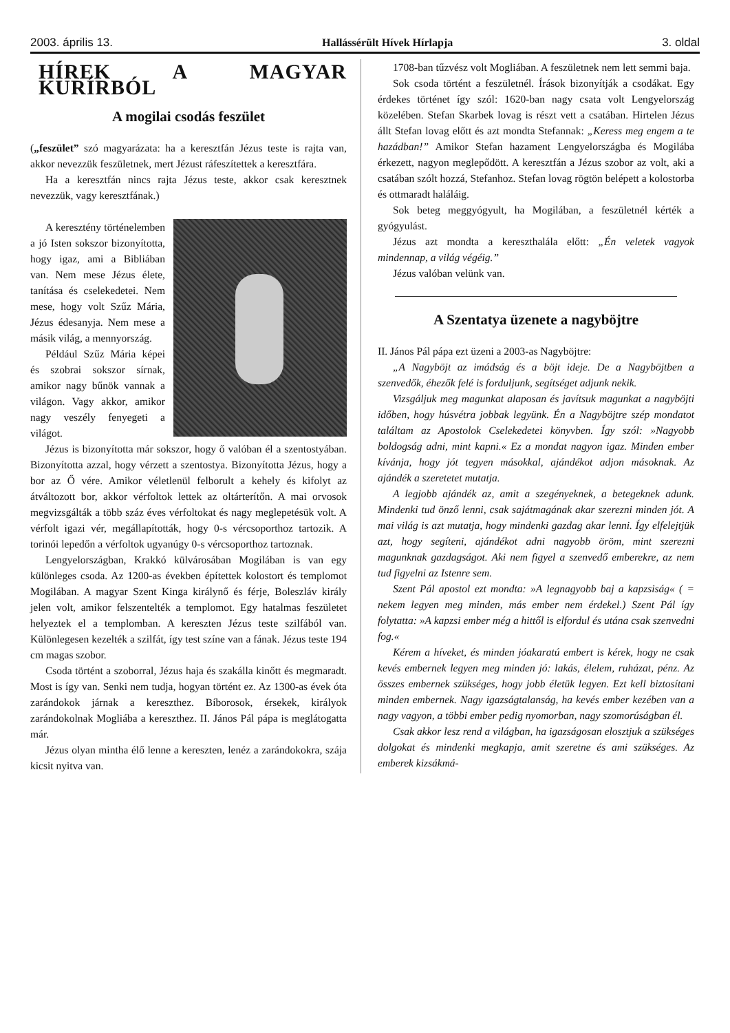2003. április 13. Hallássérült Hívek Hírlapja 3. oldal
HÍREK A MAGYAR KURÍRBÓL
A mogilai csodás feszület
(„feszület” szó magyarázata: ha a keresztfán Jézus teste is rajta van, akkor nevezzük feszületnek, mert Jézust ráfeszítettek a keresztfára.
Ha a keresztfán nincs rajta Jézus teste, akkor csak keresztnek nevezzük, vagy keresztfának.)
A keresztény történelemben a jó Isten sokszor bizonyította, hogy igaz, ami a Bibliában van. Nem mese Jézus élete, tanítása és cselekedetei. Nem mese, hogy volt Szűz Mária, Jézus édesanyja. Nem mese a másik világ, a mennyország.
Például Szűz Mária képei és szobrai sokszor sírnak, amikor nagy bűnök vannak a világon. Vagy akkor, amikor nagy veszély fenyegeti a világot.
Jézus is bizonyította már sokszor, hogy ő valóban él a szentostyában. Bizonyította azzal, hogy vérzett a szentostya. Bizonyította Jézus, hogy a bor az Ő vére. Amikor véletlenül felborult a kehely és kifolyt az átváltozott bor, akkor vérfoltok lettek az oltárterítőn. A mai orvosok megvizsgálták a több száz éves vérfoltokat és nagy meglepetésük volt. A vérfolt igazi vér, megállapították, hogy 0-s vércsoporthoz tartozik. A torinói lepedőn a vérfoltok ugyanúgy 0-s vércsoporthoz tartoznak.
Lengyelországban, Krakkó külvárosában Mogilában is van egy különleges csoda. Az 1200-as években építettek kolostort és templomot Mogilában. A magyar Szent Kinga királynő és férje, Boleszláv király jelen volt, amikor felszentelték a templomot. Egy hatalmas feszületet helyeztek el a templomban. A kereszten Jézus teste szilfából van. Különlegesen kezelték a szilfát, így test színe van a fának. Jézus teste 194 cm magas szobor.
Csoda történt a szoborral, Jézus haja és szakálla kinőtt és megmaradt. Most is így van. Senki nem tudja, hogyan történt ez. Az 1300-as évek óta zarándokok járnak a kereszthez. Bíborosok, érsekek, királyok zarándokolnak Mogliába a kereszthez. II. János Pál pápa is meglátogatta már.
Jézus olyan mintha élő lenne a kereszten, lenéz a zarándokokra, szája kicsit nyitva van.
1708-ban tűzvész volt Mogliában. A feszületnek nem lett semmi baja.
Sok csoda történt a feszületnél. Írások bizonyítják a csodákat. Egy érdekes történet így szól: 1620-ban nagy csata volt Lengyelország közelében. Stefan Skarbek lovag is részt vett a csatában. Hirtelen Jézus állt Stefan lovag előtt és azt mondta Stefannak: „Keress meg engem a te hazádban!” Amikor Stefan hazament Lengyelországba és Mogilába érkezett, nagyon meglepődött. A keresztfán a Jézus szobor az volt, aki a csatában szólt hozzá, Stefanhoz. Stefan lovag rögtön belépett a kolostorba és ottmaradt haláláig.
Sok beteg meggyógyult, ha Mogilában, a feszületnél kérték a gyógyulást.
Jézus azt mondta a kereszthalála előtt: „Én veletek vagyok mindennap, a világ végéig.”
Jézus valóban velünk van.
A Szentatya üzenete a nagyböjtre
II. János Pál pápa ezt üzeni a 2003-as Nagyböjtre:
„A Nagyböjt az imádság és a böjt ideje. De a Nagyböjtben a szenvedők, éhezők felé is forduljunk, segítséget adjunk nekik.
Vizsgáljuk meg magunkat alaposan és javítsuk magunkat a nagyböjti időben, hogy húsvétra jobbak legyünk. Én a Nagyböjtre szép mondatot találtam az Apostolok Cselekedetei könyvben. Így szól: »Nagyobb boldogság adni, mint kapni.« Ez a mondat nagyon igaz. Minden ember kívánja, hogy jót tegyen másokkal, ajándékot adjon másoknak. Az ajándék a szeretetet mutatja.
A legjobb ajándék az, amit a szegényeknek, a betegeknek adunk. Mindenki tud önző lenni, csak sajátmagának akar szerezni minden jót. A mai világ is azt mutatja, hogy mindenki gazdag akar lenni. Így elfelejtjük azt, hogy segíteni, ajándékot adni nagyobb öröm, mint szerezni magunknak gazdagságot. Aki nem figyel a szenvedő emberekre, az nem tud figyelni az Istenre sem.
Szent Pál apostol ezt mondta: »A legnagyobb baj a kapzsiság« ( = nekem legyen meg minden, más ember nem érdekel.) Szent Pál így folytatta: »A kapzsi ember még a hittől is elfordul és utána csak szenvedni fog.«
Kérem a híveket, és minden jóakaratú embert is kérek, hogy ne csak kevés embernek legyen meg minden jó: lakás, élelem, ruházat, pénz. Az összes embernek szükséges, hogy jobb életük legyen. Ezt kell biztosítani minden embernek. Nagy igazságtalanság, ha kevés ember kezében van a nagy vagyon, a többi ember pedig nyomorban, nagy szomorúságban él.
Csak akkor lesz rend a világban, ha igazságosan elosztjuk a szükséges dolgokat és mindenki megkapja, amit szeretne és ami szükséges. Az emberek kizsákmá-